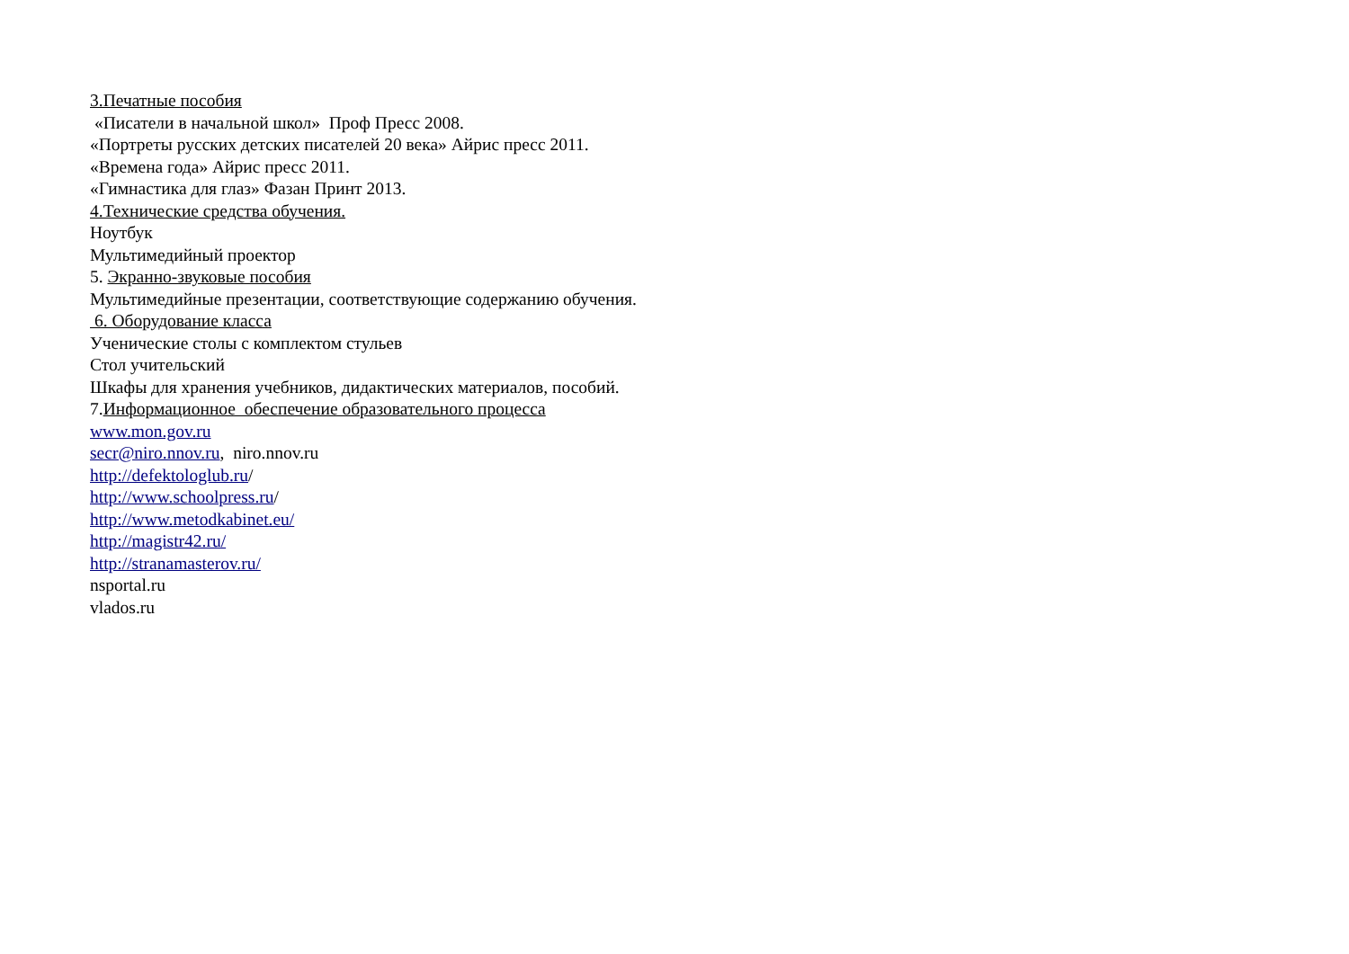3.Печатные пособия
«Писатели в начальной школ» Проф Пресс 2008.
«Портреты русских детских писателей 20 века» Айрис пресс 2011.
«Времена года» Айрис пресс 2011.
«Гимнастика для глаз» Фазан Принт 2013.
4.Технические средства обучения.
Ноутбук
Мультимедийный проектор
5. Экранно-звуковые пособия
Мультимедийные презентации, соответствующие содержанию обучения.
6. Оборудование класса
Ученические столы с комплектом стульев
Стол учительский
Шкафы для хранения учебников, дидактических материалов, пособий.
7.Информационное обеспечение образовательного процесса
www.mon.gov.ru
secr@niro.nnov.ru, niro.nnov.ru
http://defektologlub.ru/
http://www.schoolpress.ru/
http://www.metodkabinet.eu/
http://magistr42.ru/
http://stranamasterov.ru/
nsportal.ru
vlados.ru